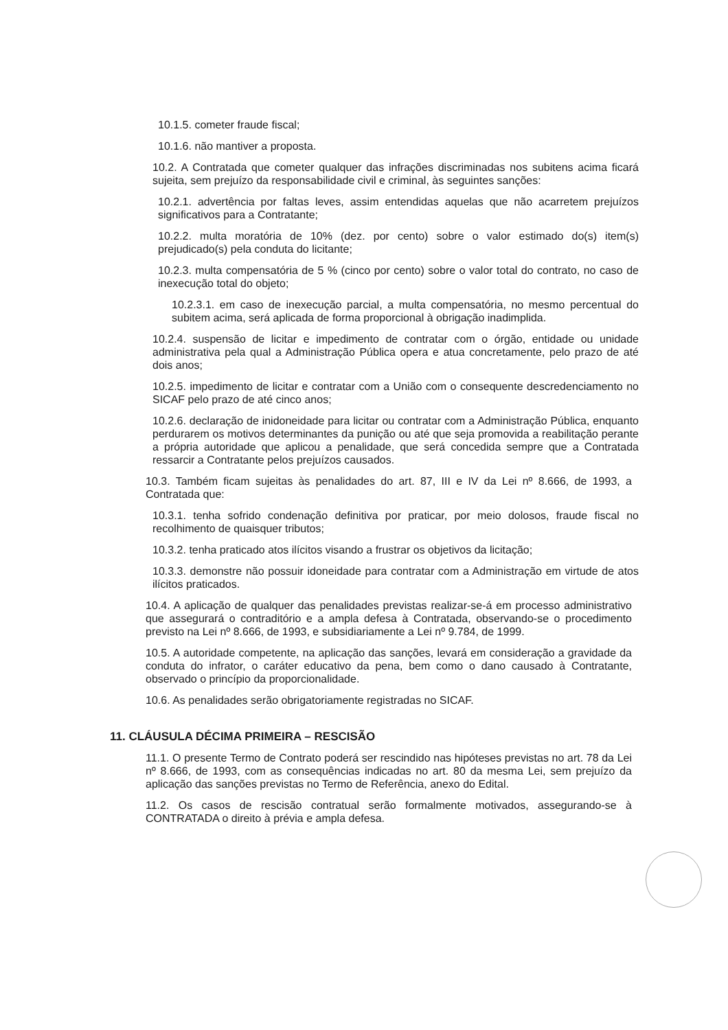10.1.5. cometer fraude fiscal;
10.1.6. não mantiver a proposta.
10.2. A Contratada que cometer qualquer das infrações discriminadas nos subitens acima ficará sujeita, sem prejuízo da responsabilidade civil e criminal, às seguintes sanções:
10.2.1. advertência por faltas leves, assim entendidas aquelas que não acarretem prejuízos significativos para a Contratante;
10.2.2. multa moratória de 10% (dez. por cento) sobre o valor estimado do(s) item(s) prejudicado(s) pela conduta do licitante;
10.2.3. multa compensatória de 5 % (cinco por cento) sobre o valor total do contrato, no caso de inexecução total do objeto;
10.2.3.1. em caso de inexecução parcial, a multa compensatória, no mesmo percentual do subitem acima, será aplicada de forma proporcional à obrigação inadimplida.
10.2.4. suspensão de licitar e impedimento de contratar com o órgão, entidade ou unidade administrativa pela qual a Administração Pública opera e atua concretamente, pelo prazo de até dois anos;
10.2.5. impedimento de licitar e contratar com a União com o consequente descredenciamento no SICAF pelo prazo de até cinco anos;
10.2.6. declaração de inidoneidade para licitar ou contratar com a Administração Pública, enquanto perdurarem os motivos determinantes da punição ou até que seja promovida a reabilitação perante a própria autoridade que aplicou a penalidade, que será concedida sempre que a Contratada ressarcir a Contratante pelos prejuízos causados.
10.3. Também ficam sujeitas às penalidades do art. 87, III e IV da Lei nº 8.666, de 1993, a Contratada que:
10.3.1. tenha sofrido condenação definitiva por praticar, por meio dolosos, fraude fiscal no recolhimento de quaisquer tributos;
10.3.2. tenha praticado atos ilícitos visando a frustrar os objetivos da licitação;
10.3.3. demonstre não possuir idoneidade para contratar com a Administração em virtude de atos ilícitos praticados.
10.4. A aplicação de qualquer das penalidades previstas realizar-se-á em processo administrativo que assegurará o contraditório e a ampla defesa à Contratada, observando-se o procedimento previsto na Lei nº 8.666, de 1993, e subsidiariamente a Lei nº 9.784, de 1999.
10.5. A autoridade competente, na aplicação das sanções, levará em consideração a gravidade da conduta do infrator, o caráter educativo da pena, bem como o dano causado à Contratante, observado o princípio da proporcionalidade.
10.6. As penalidades serão obrigatoriamente registradas no SICAF.
11. CLÁUSULA DÉCIMA PRIMEIRA – RESCISÃO
11.1. O presente Termo de Contrato poderá ser rescindido nas hipóteses previstas no art. 78 da Lei nº 8.666, de 1993, com as consequências indicadas no art. 80 da mesma Lei, sem prejuízo da aplicação das sanções previstas no Termo de Referência, anexo do Edital.
11.2. Os casos de rescisão contratual serão formalmente motivados, assegurando-se à CONTRATADA o direito à prévia e ampla defesa.